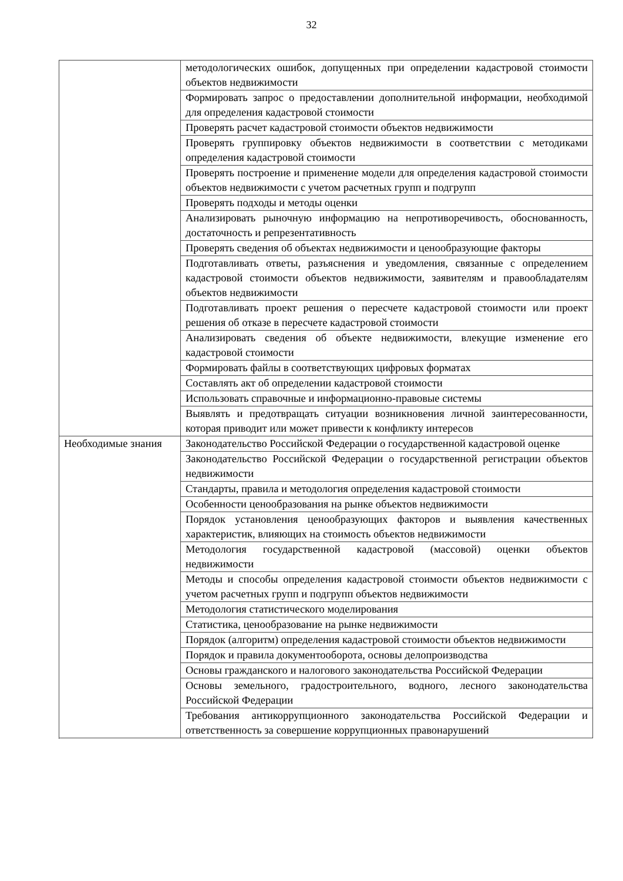32
| | методологических ошибок, допущенных при определении кадастровой стоимости объектов недвижимости |
| | Формировать запрос о предоставлении дополнительной информации, необходимой для определения кадастровой стоимости |
| | Проверять расчет кадастровой стоимости объектов недвижимости |
| | Проверять группировку объектов недвижимости в соответствии с методиками определения кадастровой стоимости |
| | Проверять построение и применение модели для определения кадастровой стоимости объектов недвижимости с учетом расчетных групп и подгрупп |
| | Проверять подходы и методы оценки |
| | Анализировать рыночную информацию на непротиворечивость, обоснованность, достаточность и репрезентативность |
| | Проверять сведения об объектах недвижимости и ценообразующие факторы |
| | Подготавливать ответы, разъяснения и уведомления, связанные с определением кадастровой стоимости объектов недвижимости, заявителям и правообладателям объектов недвижимости |
| | Подготавливать проект решения о пересчете кадастровой стоимости или проект решения об отказе в пересчете кадастровой стоимости |
| | Анализировать сведения об объекте недвижимости, влекущие изменение его кадастровой стоимости |
| | Формировать файлы в соответствующих цифровых форматах |
| | Составлять акт об определении кадастровой стоимости |
| | Использовать справочные и информационно-правовые системы |
| | Выявлять и предотвращать ситуации возникновения личной заинтересованности, которая приводит или может привести к конфликту интересов |
| Необходимые знания | Законодательство Российской Федерации о государственной кадастровой оценке |
| | Законодательство Российской Федерации о государственной регистрации объектов недвижимости |
| | Стандарты, правила и методология определения кадастровой стоимости |
| | Особенности ценообразования на рынке объектов недвижимости |
| | Порядок установления ценообразующих факторов и выявления качественных характеристик, влияющих на стоимость объектов недвижимости |
| | Методология государственной кадастровой (массовой) оценки объектов недвижимости |
| | Методы и способы определения кадастровой стоимости объектов недвижимости с учетом расчетных групп и подгрупп объектов недвижимости |
| | Методология статистического моделирования |
| | Статистика, ценообразование на рынке недвижимости |
| | Порядок (алгоритм) определения кадастровой стоимости объектов недвижимости |
| | Порядок и правила документооборота, основы делопроизводства |
| | Основы гражданского и налогового законодательства Российской Федерации |
| | Основы земельного, градостроительного, водного, лесного законодательства Российской Федерации |
| | Требования антикоррупционного законодательства Российской Федерации и ответственность за совершение коррупционных правонарушений |